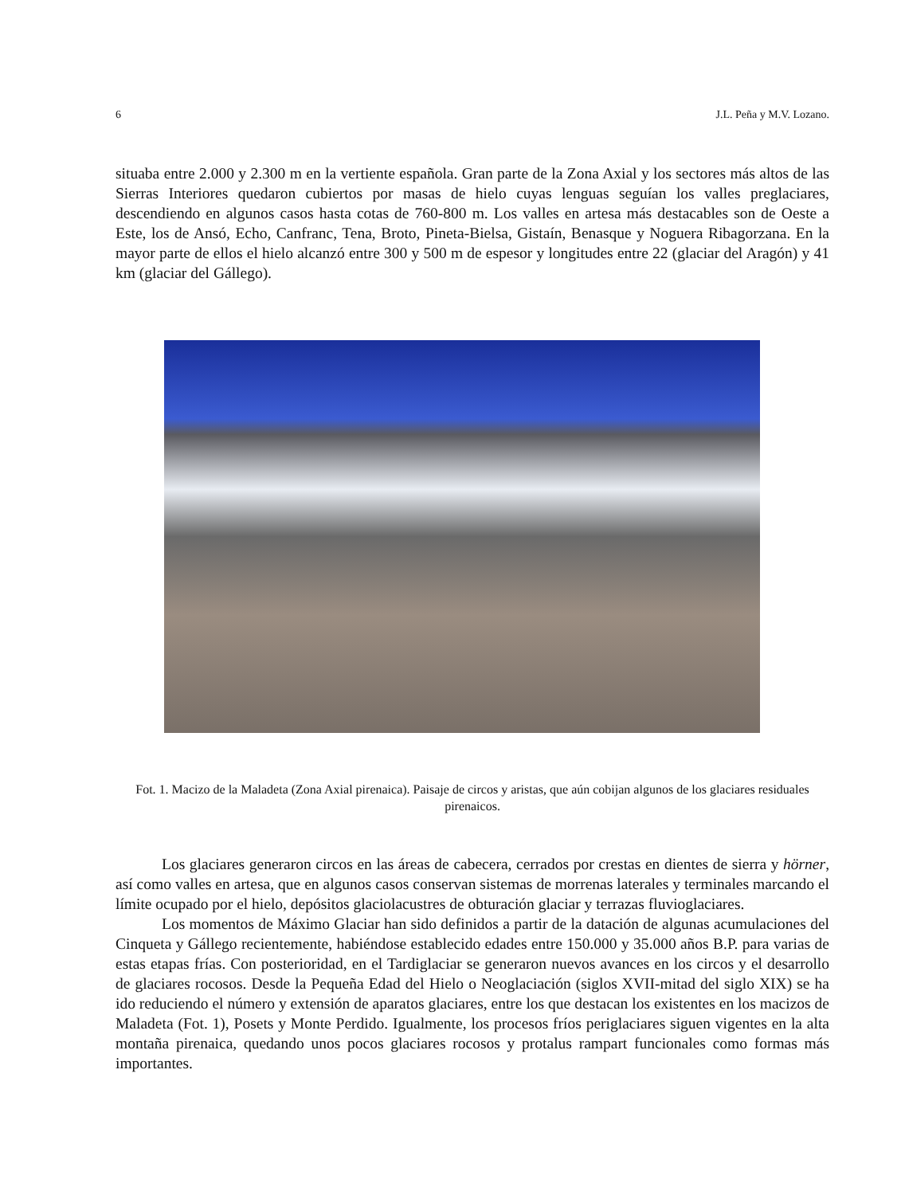6 J.L. Peña y M.V. Lozano.
situaba entre 2.000 y 2.300 m en la vertiente española. Gran parte de la Zona Axial y los sectores más altos de las Sierras Interiores quedaron cubiertos por masas de hielo cuyas lenguas seguían los valles preglaciares, descendiendo en algunos casos hasta cotas de 760-800 m. Los valles en artesa más destacables son de Oeste a Este, los de Ansó, Echo, Canfranc, Tena, Broto, Pineta-Bielsa, Gistaín, Benasque y Noguera Ribagorzana. En la mayor parte de ellos el hielo alcanzó entre 300 y 500 m de espesor y longitudes entre 22 (glaciar del Aragón) y 41 km (glaciar del Gállego).
Fot. 1. Macizo de la Maladeta (Zona Axial pirenaica). Paisaje de circos y aristas, que aún cobijan algunos de los glaciares residuales pirenaicos.
Los glaciares generaron circos en las áreas de cabecera, cerrados por crestas en dientes de sierra y hörner, así como valles en artesa, que en algunos casos conservan sistemas de morrenas laterales y terminales marcando el límite ocupado por el hielo, depósitos glaciolacustres de obturación glaciar y terrazas fluvioglaciares.
Los momentos de Máximo Glaciar han sido definidos a partir de la datación de algunas acumulaciones del Cinqueta y Gállego recientemente, habiéndose establecido edades entre 150.000 y 35.000 años B.P. para varias de estas etapas frías. Con posterioridad, en el Tardiglaciar se generaron nuevos avances en los circos y el desarrollo de glaciares rocosos. Desde la Pequeña Edad del Hielo o Neoglaciación (siglos XVII-mitad del siglo XIX) se ha ido reduciendo el número y extensión de aparatos glaciares, entre los que destacan los existentes en los macizos de Maladeta (Fot. 1), Posets y Monte Perdido. Igualmente, los procesos fríos periglaciares siguen vigentes en la alta montaña pirenaica, quedando unos pocos glaciares rocosos y protalus rampart funcionales como formas más importantes.